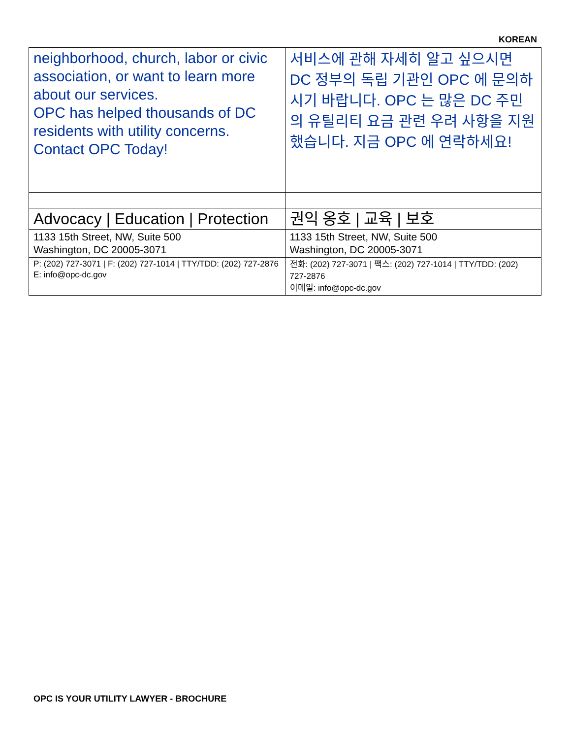KOREAN
| neighborhood, church, labor or civic association, or want to learn more about our services. OPC has helped thousands of DC residents with utility concerns. Contact OPC Today! | 서비스에 관해 자세히 알고 싶으시면 DC 정부의 독립 기관인 OPC 에 문의하시기 바랍니다. OPC 는 많은 DC 주민의 유틸리티 요금 관련 우려 사항을 지원했습니다. 지금 OPC 에 연락하세요! |
| Advocacy / Education / Protection | 권익 옹호 / 교육 / 보호 |
| 1133 15th Street, NW, Suite 500 Washington, DC 20005-3071 | 1133 15th Street, NW, Suite 500 Washington, DC 20005-3071 |
| P: (202) 727-3071 / F: (202) 727-1014 / TTY/TDD: (202) 727-2876 E: info@opc-dc.gov | 전화: (202) 727-3071 / 팩스: (202) 727-1014 / TTY/TDD: (202) 727-2876 이메일: info@opc-dc.gov |
OPC IS YOUR UTILITY LAWYER - BROCHURE